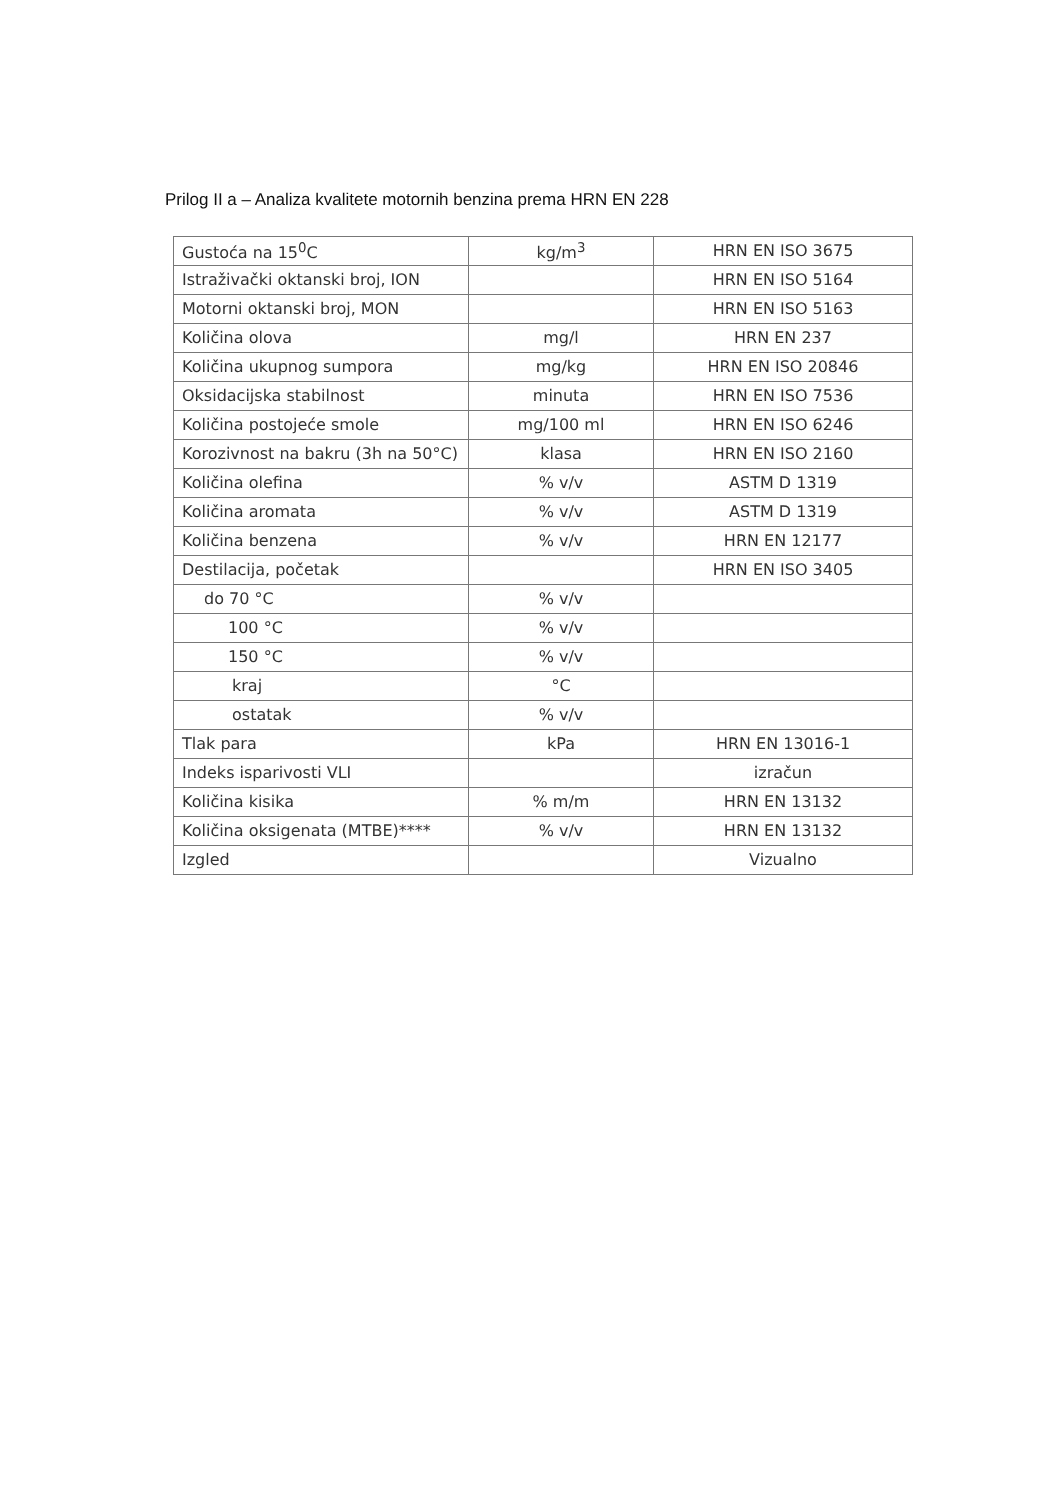Prilog II a – Analiza kvalitete motornih benzina prema HRN EN 228
| Gustoća na 15<sup>0</sup>C | kg/m<sup>3</sup> | HRN EN ISO 3675 |
| Istraživački oktanski broj, ION | | HRN EN ISO 5164 |
| Motorni oktanski broj, MON | | HRN EN ISO 5163 |
| Količina olova | mg/l | HRN EN 237 |
| Količina ukupnog sumpora | mg/kg | HRN EN ISO 20846 |
| Oksidacijska stabilnost | minuta | HRN EN ISO 7536 |
| Količina postojeće smole | mg/100 ml | HRN EN ISO 6246 |
| Korozivnost na bakru (3h na 50°C) | klasa | HRN EN ISO 2160 |
| Količina olefina | % v/v | ASTM D 1319 |
| Količina aromata | % v/v | ASTM D 1319 |
| Količina benzena | % v/v | HRN EN 12177 |
| Destilacija, početak | | HRN EN ISO 3405 |
| do 70 °C | % v/v | |
| 100 °C | % v/v | |
| 150 °C | % v/v | |
| kraj | °C | |
| ostatak | % v/v | |
| Tlak para | kPa | HRN EN 13016-1 |
| Indeks isparivosti VLI | | izračun |
| Količina kisika | % m/m | HRN EN 13132 |
| Količina oksigenata (MTBE)**** | % v/v | HRN EN 13132 |
| Izgled | | Vizualno |